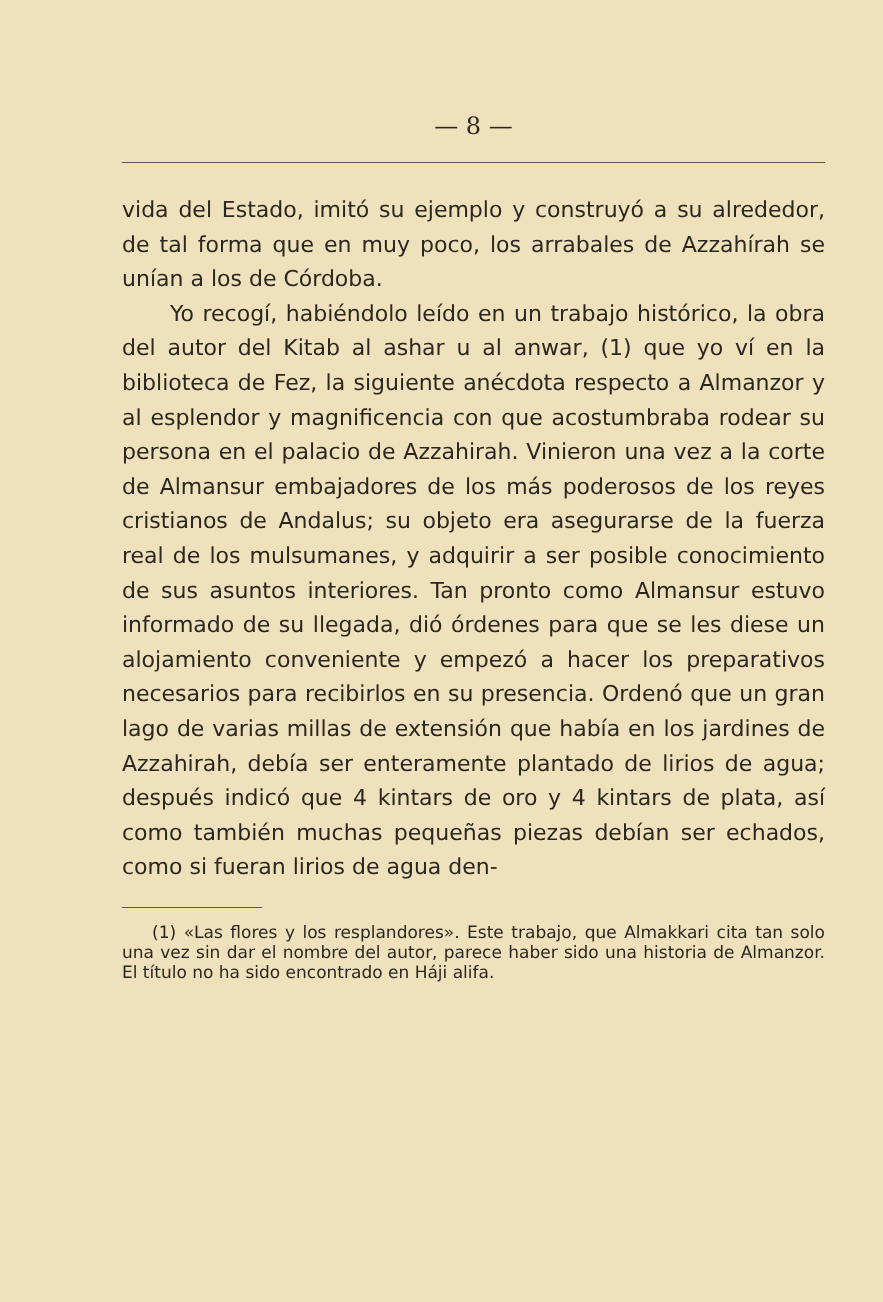— 8 —
vida del Estado, imitó su ejemplo y construyó a su alrededor, de tal forma que en muy poco, los arrabales de Azzahírah se unían a los de Córdoba.
Yo recogí, habiéndolo leído en un trabajo histórico, la obra del autor del Kitab al ashar u al anwar, (1) que yo ví en la biblioteca de Fez, la siguiente anécdota respecto a Almanzor y al esplendor y magnificencia con que acostumbraba rodear su persona en el palacio de Azzahirah. Vinieron una vez a la corte de Almansur embajadores de los más poderosos de los reyes cristianos de Andalus; su objeto era asegurarse de la fuerza real de los mulsumanes, y adquirir a ser posible conocimiento de sus asuntos interiores. Tan pronto como Almansur estuvo informado de su llegada, dió órdenes para que se les diese un alojamiento conveniente y empezó a hacer los preparativos necesarios para recibirlos en su presencia. Ordenó que un gran lago de varias millas de extensión que había en los jardines de Azzahirah, debía ser enteramente plantado de lirios de agua; después indicó que 4 kintars de oro y 4 kintars de plata, así como también muchas pequeñas piezas debían ser echados, como si fueran lirios de agua den-
(1) «Las flores y los resplandores». Este trabajo, que Almakkari cita tan solo una vez sin dar el nombre del autor, parece haber sido una historia de Almanzor. El título no ha sido encontrado en Háji alifa.